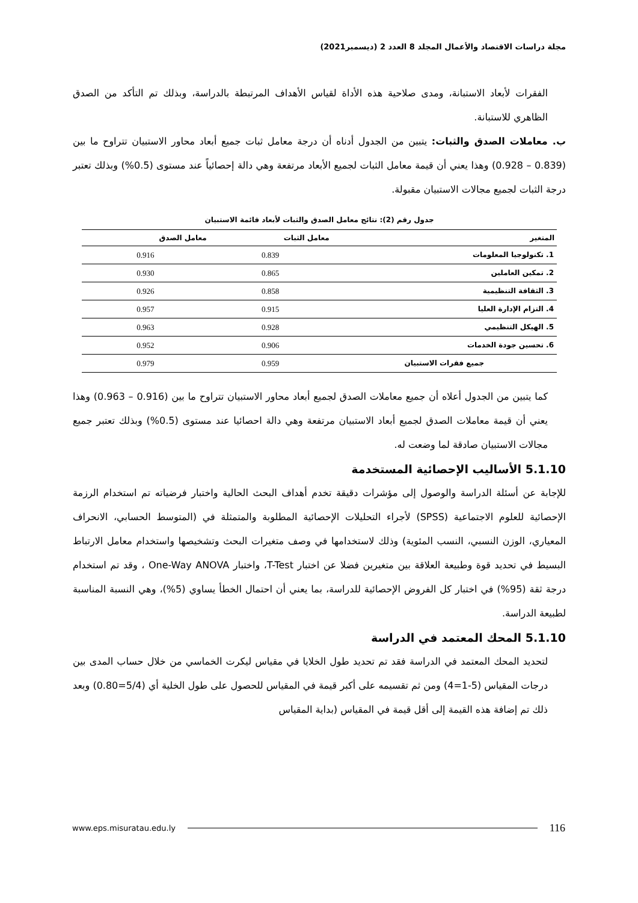مجلة دراسات الاقتصاد والأعمال المجلد 8 العدد 2 (ديسمبر2021)
الفقرات لأبعاد الاستبانة، ومدى صلاحية هذه الأداة لقياس الأهداف المرتبطة بالدراسة، وبذلك تم التأكد من الصدق الظاهري للاستبانة.
ب. معاملات الصدق والثبات: يتبين من الجدول أدناه أن درجة معامل ثبات جميع أبعاد محاور الاستبيان تتراوح ما بين (0.839 – 0.928) وهذا يعني أن قيمة معامل الثبات لجميع الأبعاد مرتفعة وهي دالة إحصائياً عند مستوى (0.5%) وبذلك تعتبر درجة الثبات لجميع مجالات الاستبيان مقبولة.
جدول رقم (2): نتائج معامل الصدق والثبات لأبعاد قائمة الاستبيان
| المتغير | معامل الثبات | معامل الصدق |
| --- | --- | --- |
| 1. تكنولوجيا المعلومات | 0.839 | 0.916 |
| 2. تمكين العاملين | 0.865 | 0.930 |
| 3. الثقافة التنظيمية | 0.858 | 0.926 |
| 4. التزام الإدارة العليا | 0.915 | 0.957 |
| 5. الهيكل التنظيمي | 0.928 | 0.963 |
| 6. تحسين جودة الخدمات | 0.906 | 0.952 |
| جميع فقرات الاستبيان | 0.959 | 0.979 |
كما يتبين من الجدول أعلاه أن جميع معاملات الصدق لجميع أبعاد محاور الاستبيان تتراوح ما بين (0.916 – 0.963) وهذا يعني أن قيمة معاملات الصدق لجميع أبعاد الاستبيان مرتفعة وهي دالة احصائيا عند مستوى (0.5%) وبذلك تعتبر جميع مجالات الاستبيان صادقة لما وضعت له.
5.1.10 الأساليب الإحصائية المستخدمة
للإجابة عن أسئلة الدراسة والوصول إلى مؤشرات دقيقة تخدم أهداف البحث الحالية واختبار فرضياته تم استخدام الرزمة الإحصائية للعلوم الاجتماعية (SPSS) لأجراء التحليلات الإحصائية المطلوبة والمتمثلة في (المتوسط الحسابي، الانحراف المعياري، الوزن النسبي، النسب المئوية) وذلك لاستخدامها في وصف متغيرات البحث وتشخيصها واستخدام معامل الارتباط البسيط في تحديد قوة وطبيعة العلاقة بين متغيرين فضلا عن اختبار T-Test، واختبار One-Way ANOVA ، وقد تم استخدام درجة ثقة (95%) في اختبار كل الفروض الإحصائية للدراسة، بما يعني أن احتمال الخطأ يساوي (5%)، وهي النسبة المناسبة لطبيعة الدراسة.
5.1.10 المحك المعتمد في الدراسة
لتحديد المحك المعتمد في الدراسة فقد تم تحديد طول الخلايا في مقياس ليكرت الخماسي من خلال حساب المدى بين درجات المقياس (5-1=4) ومن ثم تقسيمه على أكبر قيمة في المقياس للحصول على طول الخلية أي (5/4=0.80) وبعد ذلك تم إضافة هذه القيمة إلى أقل قيمة في المقياس (بداية المقياس
www.eps.misuratau.edu.ly 116